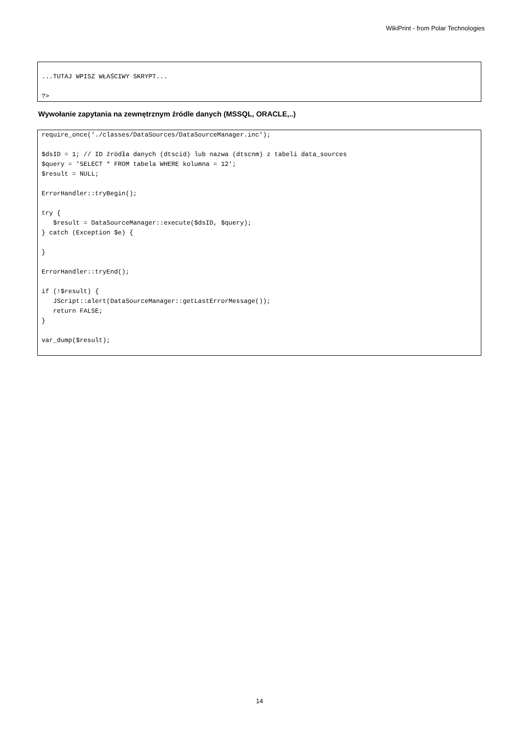WikiPrint - from Polar Technologies
...TUTAJ WPISZ WŁAŚCIWY SKRYPT...

?>
Wywołanie zapytania na zewnętrznym źródle danych (MSSQL, ORACLE,..)
require_once('./classes/DataSources/DataSourceManager.inc');

$dsID = 1; // ID źródła danych (dtscid) lub nazwa (dtscnm) z tabeli data_sources
$query = 'SELECT * FROM tabela WHERE kolumna = 12';
$result = NULL;

ErrorHandler::tryBegin();

try {
   $result = DataSourceManager::execute($dsID, $query);
} catch (Exception $e) {

}

ErrorHandler::tryEnd();

if (!$result) {
   JScript::alert(DataSourceManager::getLastErrorMessage());
   return FALSE;
}

var_dump($result);
14